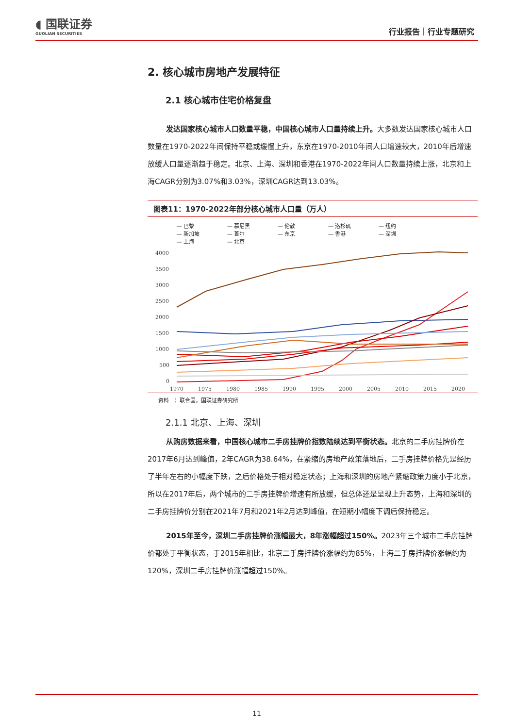◖ 国联证券
GUOLIAN SECURITIES
行业报告｜行业专题研究
2. 核心城市房地产发展特征
2.1 核心城市住宅价格复盘
发达国家核心城市人口数量平稳，中国核心城市人口量持续上升。大多数发达国家核心城市人口数量在1970-2022年间保持平稳或缓慢上升，东京在1970-2010年间人口增速较大，2010年后增速放缓人口量逐渐趋于稳定。北京、上海、深圳和香港在1970-2022年间人口数量持续上涨，北京和上海CAGR分别为3.07%和3.03%，深圳CAGR达到13.03%。
图表11：1970-2022年部分核心城市人口量（万人）
— 巴黎 — 慕尼黑 — 伦敦 — 洛杉矶 — 纽约 — 新加坡 — 首尔 — 东京 — 香港 — 深圳 — 上海 — 北京
4000
3500
3000
2500
2000
1500
1000
500
0
1970
1975
1980
1985
1990
1995
2000
2005
2010
2015
2020
资料　：联合国，国联证券研究所
2.1.1 北京、上海、深圳
从购房数据来看，中国核心城市二手房挂牌价指数陆续达到平衡状态。北京的二手房挂牌价在2017年6月达到峰值，2年CAGR为38.64%，在紧缩的房地产政策落地后，二手房挂牌价格先是经历了半年左右的小幅度下跌，之后价格处于相对稳定状态；上海和深圳的房地产紧缩政策力度小于北京，所以在2017年后，两个城市的二手房挂牌价增速有所放缓，但总体还是呈现上升态势，上海和深圳的二手房挂牌价分别在2021年7月和2021年2月达到峰值，在短期小幅度下调后保持稳定。
2015年至今，深圳二手房挂牌价涨幅最大，8年涨幅超过150%。2023年三个城市二手房挂牌价都处于平衡状态，于2015年相比，北京二手房挂牌价涨幅约为85%，上海二手房挂牌价涨幅约为120%，深圳二手房挂牌价涨幅超过150%。
11